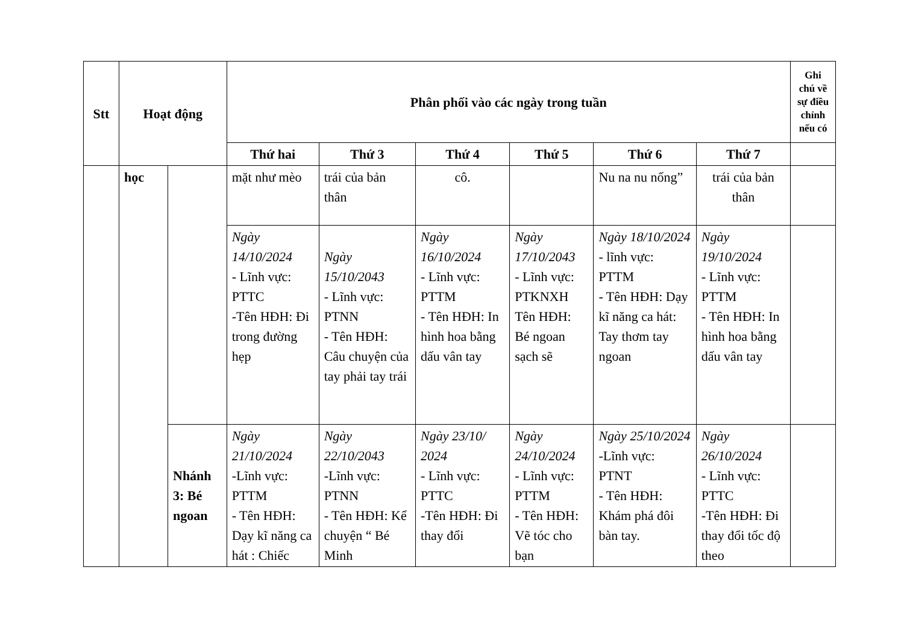| Stt | Hoạt động | | Phân phối vào các ngày trong tuần | | | | | | Ghi chú về sự điều chỉnh nếu có |
| --- | --- | --- | --- | --- | --- | --- | --- | --- | --- |
| | | | Thứ hai | Thứ 3 | Thứ 4 | Thứ 5 | Thứ 6 | Thứ 7 | |
| | học | | mặt như mèo | trái của bản thân | cô. | | Nu na nu nống” | trái của bản thân | |
| | | | Ngày 14/10/2024 - Lĩnh vực: PTTC -Tên HĐH: Đi trong đường hẹp | Ngày 15/10/2043 - Lĩnh vực: PTNN - Tên HĐH: Câu chuyện của tay phải tay trái | Ngày 16/10/2024 - Lĩnh vực: PTTM - Tên HĐH: In hình hoa bằng dấu vân tay | Ngày 17/10/2043 - Lĩnh vực: PTKNXH Tên HĐH: Bé ngoan sạch sẽ | Ngày 18/10/2024 - lĩnh vực: PTTM - Tên HĐH: Dạy kĩ năng ca hát: Tay thơm tay ngoan | Ngày 19/10/2024 - Lĩnh vực: PTTM - Tên HĐH: In hình hoa bằng dấu vân tay | |
| | | Nhánh 3: Bé ngoan | Ngày 21/10/2024 -Lĩnh vực: PTTM - Tên HĐH: Dạy kĩ năng ca hát : Chiếc | Ngày 22/10/2043 -Lĩnh vực: PTNN - Tên HĐH: Kể chuyện “ Bé Minh | Ngày 23/10/ 2024 - Lĩnh vực: PTTC -Tên HĐH: Đi thay đổi | Ngày 24/10/2024 - Lĩnh vực: PTTM - Tên HĐH: Vẽ tóc cho bạn | Ngày 25/10/2024 -Lĩnh vực: PTNT - Tên HĐH: Khám phá đôi bàn tay. | Ngày 26/10/2024 - Lĩnh vực: PTTC -Tên HĐH: Đi thay đổi tốc độ theo | |